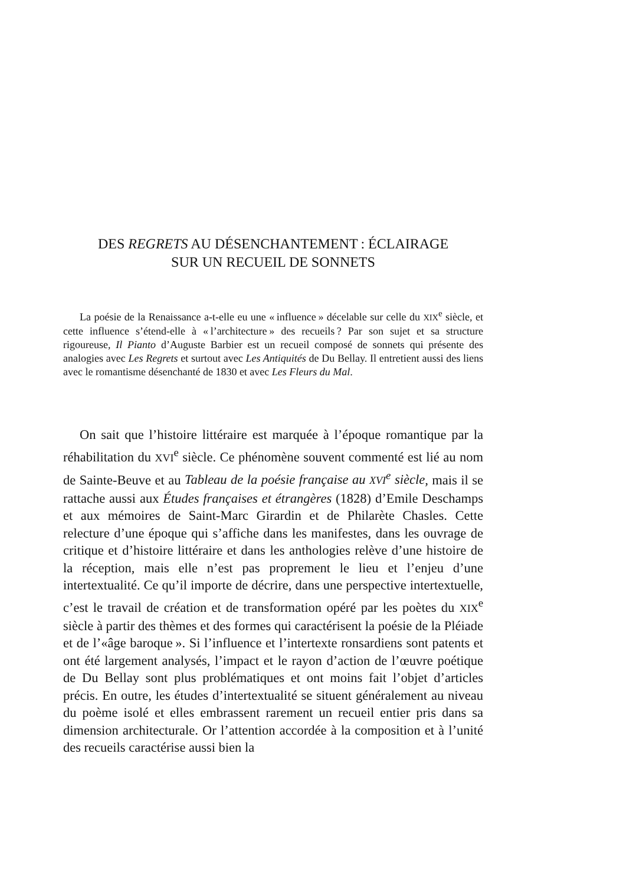DES REGRETS AU DÉSENCHANTEMENT : ÉCLAIRAGE
SUR UN RECUEIL DE SONNETS
La poésie de la Renaissance a-t-elle eu une « influence » décelable sur celle du XIX<sup>e</sup> siècle, et cette influence s’étend-elle à « l’architecture » des recueils ? Par son sujet et sa structure rigoureuse, Il Pianto d’Auguste Barbier est un recueil composé de sonnets qui présente des analogies avec Les Regrets et surtout avec Les Antiquités de Du Bellay. Il entretient aussi des liens avec le romantisme désenchanté de 1830 et avec Les Fleurs du Mal.
On sait que l’histoire littéraire est marquée à l’époque romantique par la réhabilitation du XVI<sup>e</sup> siècle. Ce phénomène souvent commenté est lié au nom de Sainte-Beuve et au Tableau de la poésie française au XVI<sup>e</sup> siècle, mais il se rattache aussi aux Études françaises et étrangères (1828) d’Emile Deschamps et aux mémoires de Saint-Marc Girardin et de Philarète Chasles. Cette relecture d’une époque qui s’affiche dans les manifestes, dans les ouvrage de critique et d’histoire littéraire et dans les anthologies relève d’une histoire de la réception, mais elle n’est pas proprement le lieu et l’enjeu d’une intertextualité. Ce qu’il importe de décrire, dans une perspective intertextuelle, c’est le travail de création et de transformation opéré par les poètes du XIX<sup>e</sup> siècle à partir des thèmes et des formes qui caractérisent la poésie de la Pléiade et de l’«âge baroque ». Si l’influence et l’intertexte ronsardiens sont patents et ont été largement analysés, l’impact et le rayon d’action de l’œuvre poétique de Du Bellay sont plus problématiques et ont moins fait l’objet d’articles précis. En outre, les études d’intertextualité se situent généralement au niveau du poème isolé et elles embrassent rarement un recueil entier pris dans sa dimension architecturale. Or l’attention accordée à la composition et à l’unité des recueils caractérise aussi bien la